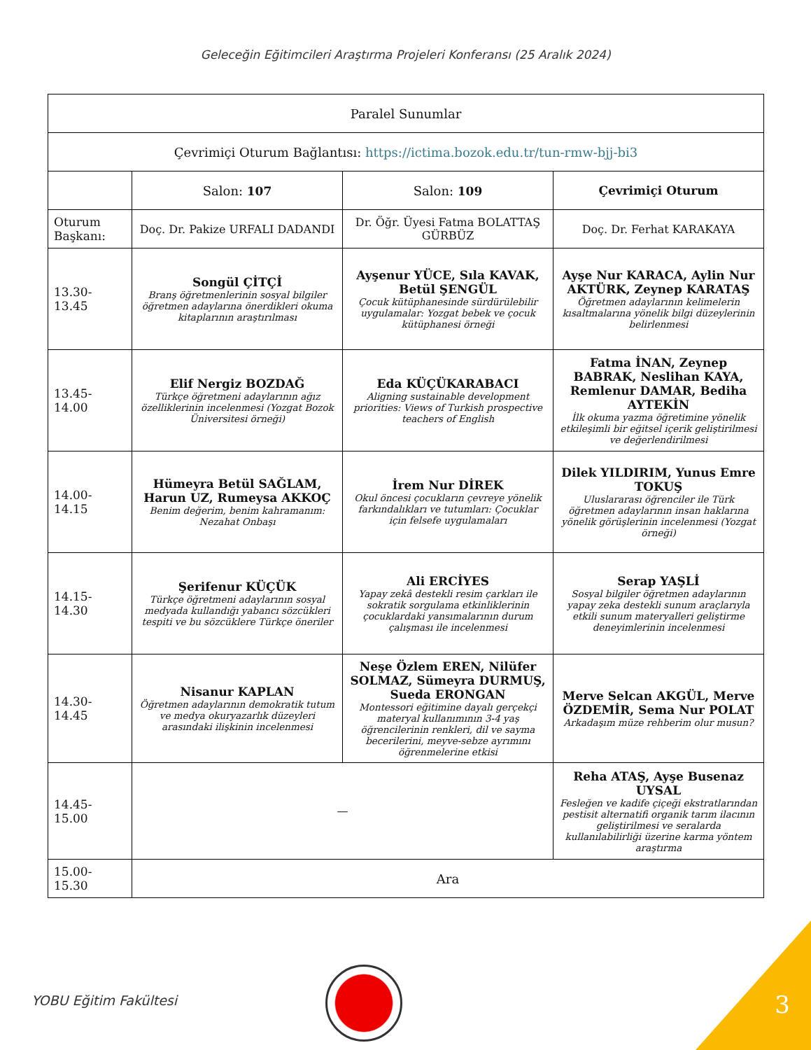Geleceğin Eğitimcileri Araştırma Projeleri Konferansı (25 Aralık 2024)
| Paralel Sunumlar | | | |
| Çevrimiçi Oturum Bağlantısı: https://ictima.bozok.edu.tr/tun-rmw-bjj-bi3 | | | |
| | Salon: 107 | Salon: 109 | Çevrimiçi Oturum |
| Oturum Başkanı: | Doç. Dr. Pakize URFALI DADANDI | Dr. Öğr. Üyesi Fatma BOLATTAŞ GÜRBÜZ | Doç. Dr. Ferhat KARAKAYA |
| 13.30-13.45 | Songül ÇİTÇİ Branş öğretmenlerinin sosyal bilgiler öğretmen adaylarına önerdikleri okuma kitaplarının araştırılması | Ayşenur YÜCE, Sıla KAVAK, Betül ŞENGÜL Çocuk kütüphanesinde sürdürülebilir uygulamalar: Yozgat bebek ve çocuk kütüphanesi örneği | Ayşe Nur KARACA, Aylin Nur AKTÜRK, Zeynep KARATAŞ Öğretmen adaylarının kelimelerin kısaltmalarına yönelik bilgi düzeylerinin belirlenmesi |
| 13.45-14.00 | Elif Nergiz BOZDAĞ Türkçe öğretmeni adaylarının ağız özelliklerinin incelenmesi (Yozgat Bozok Üniversitesi örneği) | Eda KÜÇÜKARABACI Aligning sustainable development priorities: Views of Turkish prospective teachers of English | Fatma İNAN, Zeynep BABRAK, Neslihan KAYA, Remlenur DAMAR, Bediha AYTEKİN İlk okuma yazma öğretimine yönelik etkileşimli bir eğitsel içerik geliştirilmesi ve değerlendirilmesi |
| 14.00-14.15 | Hümeyra Betül SAĞLAM, Harun UZ, Rumeysa AKKOÇ Benim değerim, benim kahramanım: Nezahat Onbaşı | İrem Nur DİREK Okul öncesi çocukların çevreye yönelik farkındalıkları ve tutumları: Çocuklar için felsefe uygulamaları | Dilek YILDIRIM, Yunus Emre TOKUŞ Uluslararası öğrenciler ile Türk öğretmen adaylarının insan haklarına yönelik görüşlerinin incelenmesi (Yozgat örneği) |
| 14.15-14.30 | Şerifenur KÜÇÜK Türkçe öğretmeni adaylarının sosyal medyada kullandığı yabancı sözcükleri tespiti ve bu sözcüklere Türkçe öneriler | Ali ERCİYES Yapay zekâ destekli resim çarkları ile sokratik sorgulama etkinliklerinin çocuklardaki yansımalarının durum çalışması ile incelenmesi | Serap YAŞLİ Sosyal bilgiler öğretmen adaylarının yapay zeka destekli sunum araçlarıyla etkili sunum materyalleri geliştirme deneyimlerinin incelenmesi |
| 14.30-14.45 | Nisanur KAPLAN Öğretmen adaylarının demokratik tutum ve medya okuryazarlık düzeyleri arasındaki ilişkinin incelenmesi | Neşe Özlem EREN, Nilüfer SOLMAZ, Sümeyra DURMUŞ, Sueda ERONGAN Montessori eğitimine dayalı gerçekçi materyal kullanımının 3-4 yaş öğrencilerinin renkleri, dil ve sayma becerilerini, meyve-sebze ayrımını öğrenmelerine etkisi | Merve Selcan AKGÜL, Merve ÖZDEMİR, Sema Nur POLAT Arkadaşım müze rehberim olur musun? |
| 14.45-15.00 | — | | Reha ATAŞ, Ayşe Busenaz UYSAL Fesleğen ve kadife çiçeği ekstratlarından pestisit alternatifi organik tarım ilacının geliştirilmesi ve seralarda kullanılabilirliği üzerine karma yöntem araştırma |
| 15.00-15.30 | Ara | | |
YOBU Eğitim Fakültesi 3